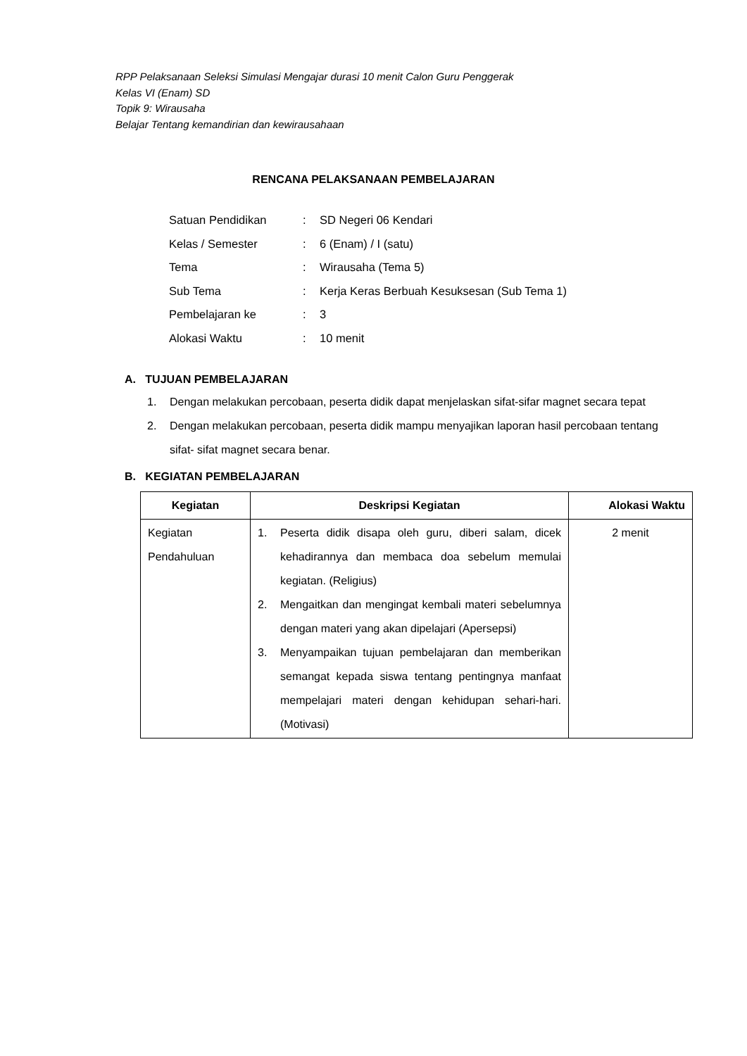RPP Pelaksanaan Seleksi Simulasi Mengajar durasi 10 menit Calon Guru Penggerak
Kelas VI (Enam) SD
Topik 9: Wirausaha
Belajar Tentang kemandirian dan kewirausahaan
RENCANA PELAKSANAAN PEMBELAJARAN
| Satuan Pendidikan | : | SD Negeri 06 Kendari |
| Kelas / Semester | : | 6 (Enam) / I (satu) |
| Tema | : | Wirausaha (Tema 5) |
| Sub Tema | : | Kerja Keras Berbuah Kesuksesan (Sub Tema 1) |
| Pembelajaran ke | : | 3 |
| Alokasi Waktu | : | 10 menit |
A. TUJUAN PEMBELAJARAN
1. Dengan melakukan percobaan, peserta didik dapat menjelaskan sifat-sifar magnet secara tepat
2. Dengan melakukan percobaan, peserta didik mampu menyajikan laporan hasil percobaan tentang sifat- sifat magnet secara benar.
B. KEGIATAN PEMBELAJARAN
| Kegiatan | Deskripsi Kegiatan | Alokasi Waktu |
| --- | --- | --- |
| Kegiatan Pendahuluan | 1. Peserta didik disapa oleh guru, diberi salam, dicek kehadirannya dan membaca doa sebelum memulai kegiatan. (Religius) 2. Mengaitkan dan mengingat kembali materi sebelumnya dengan materi yang akan dipelajari (Apersepsi) 3. Menyampaikan tujuan pembelajaran dan memberikan semangat kepada siswa tentang pentingnya manfaat mempelajari materi dengan kehidupan sehari-hari. (Motivasi) | 2 menit |